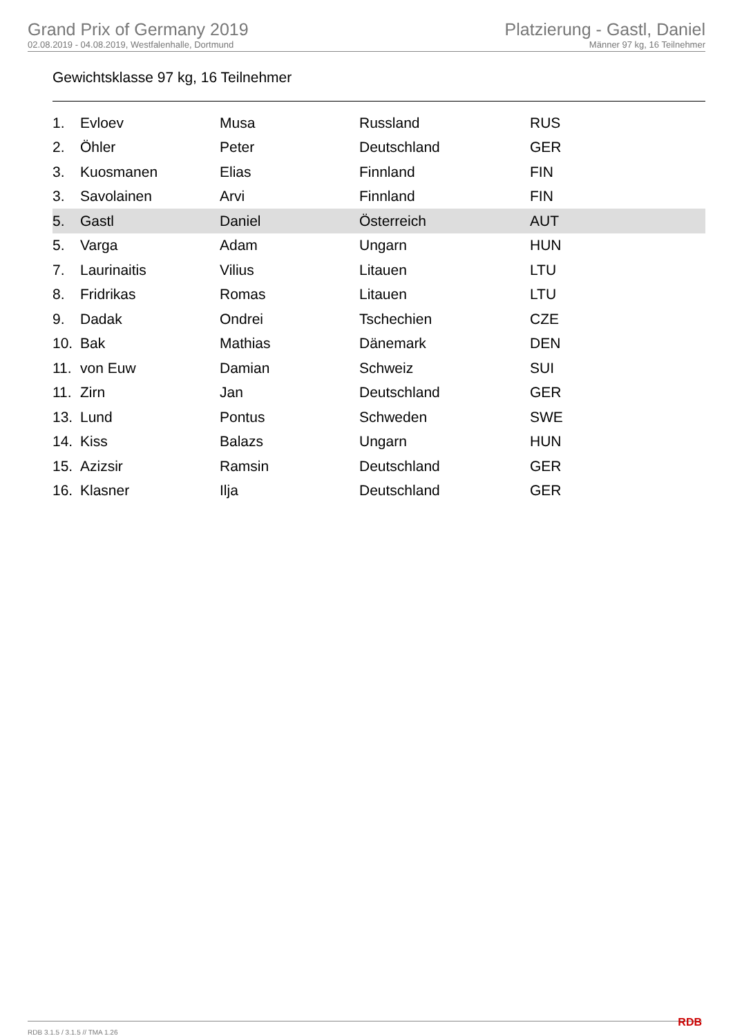Grand Prix of Germany 2019
02.08.2019 - 04.08.2019, Westfalenhalle, Dortmund
Platzierung - Gastl, Daniel
Männer 97 kg, 16 Teilnehmer
Gewichtsklasse 97 kg, 16 Teilnehmer
| 1. | Evloev | Musa | Russland | RUS |
| 2. | Öhler | Peter | Deutschland | GER |
| 3. | Kuosmanen | Elias | Finnland | FIN |
| 3. | Savolainen | Arvi | Finnland | FIN |
| 5. | Gastl | Daniel | Österreich | AUT |
| 5. | Varga | Adam | Ungarn | HUN |
| 7. | Laurinaitis | Vilius | Litauen | LTU |
| 8. | Fridrikas | Romas | Litauen | LTU |
| 9. | Dadak | Ondrei | Tschechien | CZE |
| 10. | Bak | Mathias | Dänemark | DEN |
| 11. | von Euw | Damian | Schweiz | SUI |
| 11. | Zirn | Jan | Deutschland | GER |
| 13. | Lund | Pontus | Schweden | SWE |
| 14. | Kiss | Balazs | Ungarn | HUN |
| 15. | Azizsir | Ramsin | Deutschland | GER |
| 16. | Klasner | Ilja | Deutschland | GER |
RDB 3.1.5 / 3.1.5 // TMA 1.26 RDB